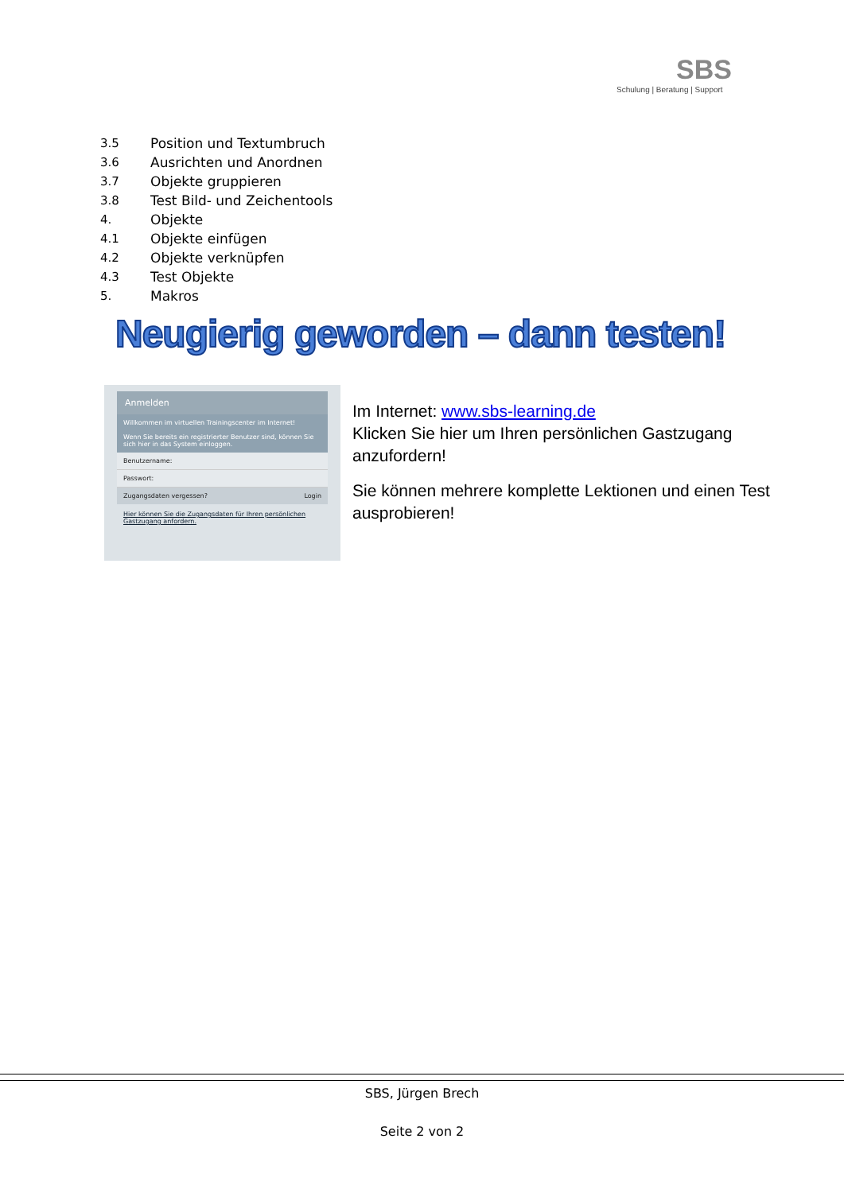SBS
Schulung | Beratung | Support
3.5 Position und Textumbruch
3.6 Ausrichten und Anordnen
3.7 Objekte gruppieren
3.8 Test Bild- und Zeichentools
4. Objekte
4.1 Objekte einfügen
4.2 Objekte verknüpfen
4.3 Test Objekte
5. Makros
Neugierig geworden – dann testen!
Anmelden
Willkommen im virtuellen Trainingscenter im Internet!
Wenn Sie bereits ein registrierter Benutzer sind, können Sie sich hier in das System einloggen.
Benutzername:
Passwort:
Zugangsdaten vergessen? Login
Hier können Sie die Zugangsdaten für Ihren persönlichen Gastzugang anfordern.
Im Internet: www.sbs-learning.de
Klicken Sie hier um Ihren persönlichen Gastzugang anzufordern!
Sie können mehrere komplette Lektionen und einen Test ausprobieren!
SBS, Jürgen Brech
Seite 2 von 2